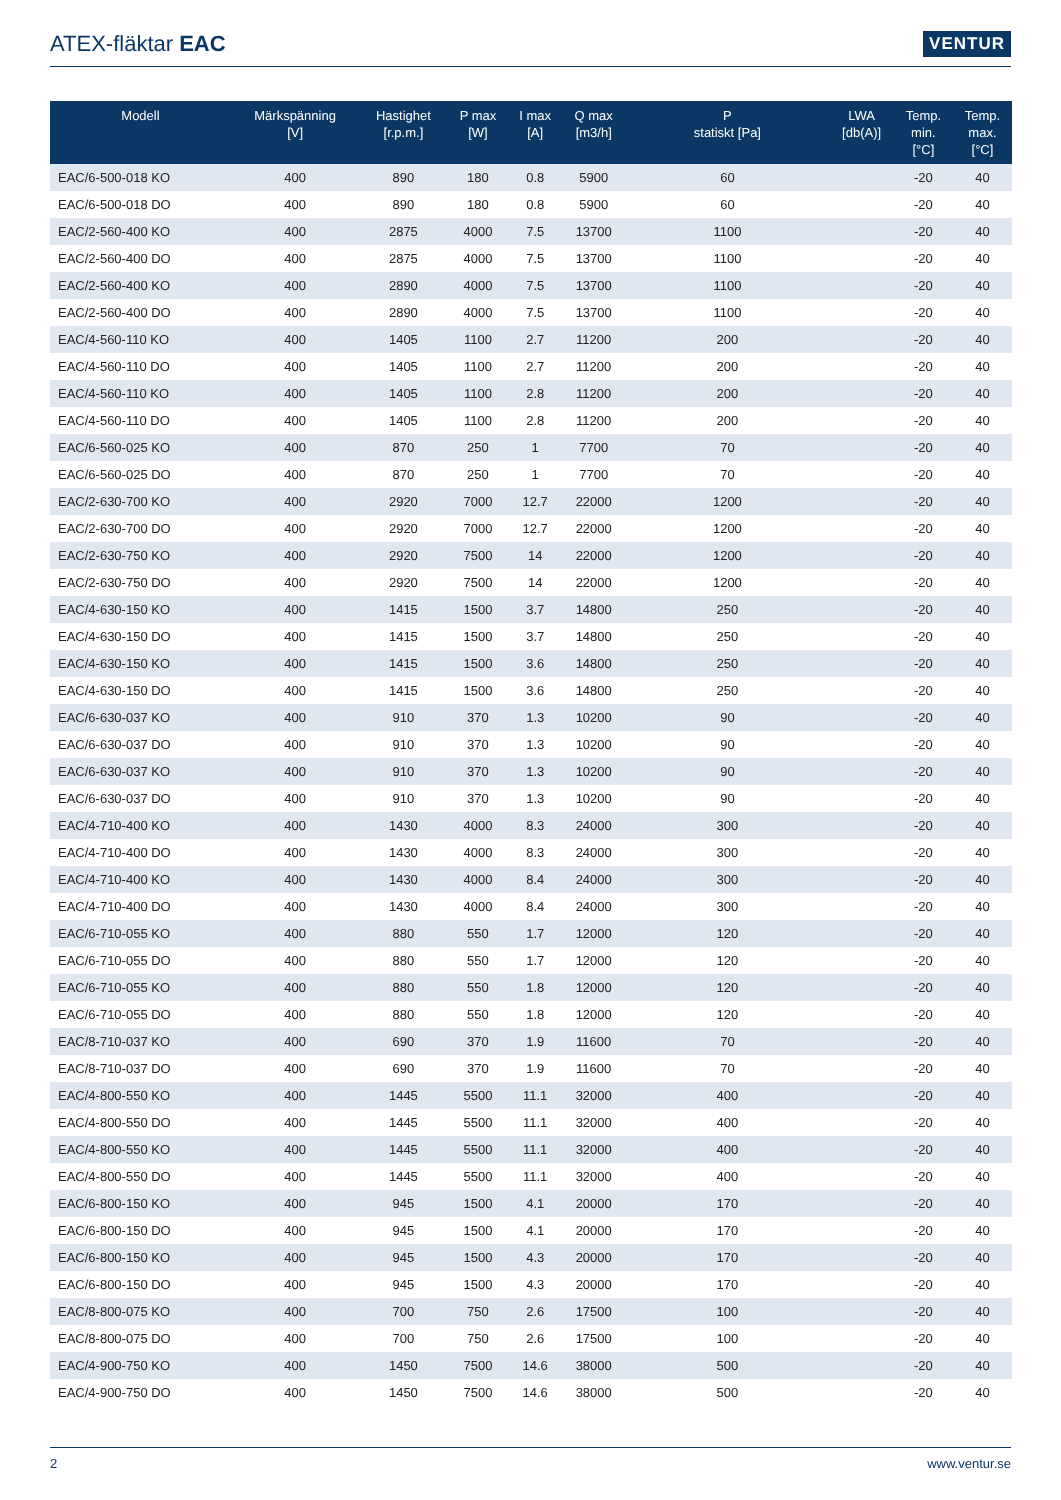ATEX-fläktar EAC
VENTUR
| Modell | Märkspänning [V] | Hastighet [r.p.m.] | P max [W] | I max [A] | Q max [m3/h] | P statiskt [Pa] | LWA [db(A)] | Temp. min. [°C] | Temp. max. [°C] |
| --- | --- | --- | --- | --- | --- | --- | --- | --- | --- |
| EAC/6-500-018 KO | 400 | 890 | 180 | 0.8 | 5900 | 60 | | -20 | 40 |
| EAC/6-500-018 DO | 400 | 890 | 180 | 0.8 | 5900 | 60 | | -20 | 40 |
| EAC/2-560-400 KO | 400 | 2875 | 4000 | 7.5 | 13700 | 1100 | | -20 | 40 |
| EAC/2-560-400 DO | 400 | 2875 | 4000 | 7.5 | 13700 | 1100 | | -20 | 40 |
| EAC/2-560-400 KO | 400 | 2890 | 4000 | 7.5 | 13700 | 1100 | | -20 | 40 |
| EAC/2-560-400 DO | 400 | 2890 | 4000 | 7.5 | 13700 | 1100 | | -20 | 40 |
| EAC/4-560-110 KO | 400 | 1405 | 1100 | 2.7 | 11200 | 200 | | -20 | 40 |
| EAC/4-560-110 DO | 400 | 1405 | 1100 | 2.7 | 11200 | 200 | | -20 | 40 |
| EAC/4-560-110 KO | 400 | 1405 | 1100 | 2.8 | 11200 | 200 | | -20 | 40 |
| EAC/4-560-110 DO | 400 | 1405 | 1100 | 2.8 | 11200 | 200 | | -20 | 40 |
| EAC/6-560-025 KO | 400 | 870 | 250 | 1 | 7700 | 70 | | -20 | 40 |
| EAC/6-560-025 DO | 400 | 870 | 250 | 1 | 7700 | 70 | | -20 | 40 |
| EAC/2-630-700 KO | 400 | 2920 | 7000 | 12.7 | 22000 | 1200 | | -20 | 40 |
| EAC/2-630-700 DO | 400 | 2920 | 7000 | 12.7 | 22000 | 1200 | | -20 | 40 |
| EAC/2-630-750 KO | 400 | 2920 | 7500 | 14 | 22000 | 1200 | | -20 | 40 |
| EAC/2-630-750 DO | 400 | 2920 | 7500 | 14 | 22000 | 1200 | | -20 | 40 |
| EAC/4-630-150 KO | 400 | 1415 | 1500 | 3.7 | 14800 | 250 | | -20 | 40 |
| EAC/4-630-150 DO | 400 | 1415 | 1500 | 3.7 | 14800 | 250 | | -20 | 40 |
| EAC/4-630-150 KO | 400 | 1415 | 1500 | 3.6 | 14800 | 250 | | -20 | 40 |
| EAC/4-630-150 DO | 400 | 1415 | 1500 | 3.6 | 14800 | 250 | | -20 | 40 |
| EAC/6-630-037 KO | 400 | 910 | 370 | 1.3 | 10200 | 90 | | -20 | 40 |
| EAC/6-630-037 DO | 400 | 910 | 370 | 1.3 | 10200 | 90 | | -20 | 40 |
| EAC/6-630-037 KO | 400 | 910 | 370 | 1.3 | 10200 | 90 | | -20 | 40 |
| EAC/6-630-037 DO | 400 | 910 | 370 | 1.3 | 10200 | 90 | | -20 | 40 |
| EAC/4-710-400 KO | 400 | 1430 | 4000 | 8.3 | 24000 | 300 | | -20 | 40 |
| EAC/4-710-400 DO | 400 | 1430 | 4000 | 8.3 | 24000 | 300 | | -20 | 40 |
| EAC/4-710-400 KO | 400 | 1430 | 4000 | 8.4 | 24000 | 300 | | -20 | 40 |
| EAC/4-710-400 DO | 400 | 1430 | 4000 | 8.4 | 24000 | 300 | | -20 | 40 |
| EAC/6-710-055 KO | 400 | 880 | 550 | 1.7 | 12000 | 120 | | -20 | 40 |
| EAC/6-710-055 DO | 400 | 880 | 550 | 1.7 | 12000 | 120 | | -20 | 40 |
| EAC/6-710-055 KO | 400 | 880 | 550 | 1.8 | 12000 | 120 | | -20 | 40 |
| EAC/6-710-055 DO | 400 | 880 | 550 | 1.8 | 12000 | 120 | | -20 | 40 |
| EAC/8-710-037 KO | 400 | 690 | 370 | 1.9 | 11600 | 70 | | -20 | 40 |
| EAC/8-710-037 DO | 400 | 690 | 370 | 1.9 | 11600 | 70 | | -20 | 40 |
| EAC/4-800-550 KO | 400 | 1445 | 5500 | 11.1 | 32000 | 400 | | -20 | 40 |
| EAC/4-800-550 DO | 400 | 1445 | 5500 | 11.1 | 32000 | 400 | | -20 | 40 |
| EAC/4-800-550 KO | 400 | 1445 | 5500 | 11.1 | 32000 | 400 | | -20 | 40 |
| EAC/4-800-550 DO | 400 | 1445 | 5500 | 11.1 | 32000 | 400 | | -20 | 40 |
| EAC/6-800-150 KO | 400 | 945 | 1500 | 4.1 | 20000 | 170 | | -20 | 40 |
| EAC/6-800-150 DO | 400 | 945 | 1500 | 4.1 | 20000 | 170 | | -20 | 40 |
| EAC/6-800-150 KO | 400 | 945 | 1500 | 4.3 | 20000 | 170 | | -20 | 40 |
| EAC/6-800-150 DO | 400 | 945 | 1500 | 4.3 | 20000 | 170 | | -20 | 40 |
| EAC/8-800-075 KO | 400 | 700 | 750 | 2.6 | 17500 | 100 | | -20 | 40 |
| EAC/8-800-075 DO | 400 | 700 | 750 | 2.6 | 17500 | 100 | | -20 | 40 |
| EAC/4-900-750 KO | 400 | 1450 | 7500 | 14.6 | 38000 | 500 | | -20 | 40 |
| EAC/4-900-750 DO | 400 | 1450 | 7500 | 14.6 | 38000 | 500 | | -20 | 40 |
2 www.ventur.se